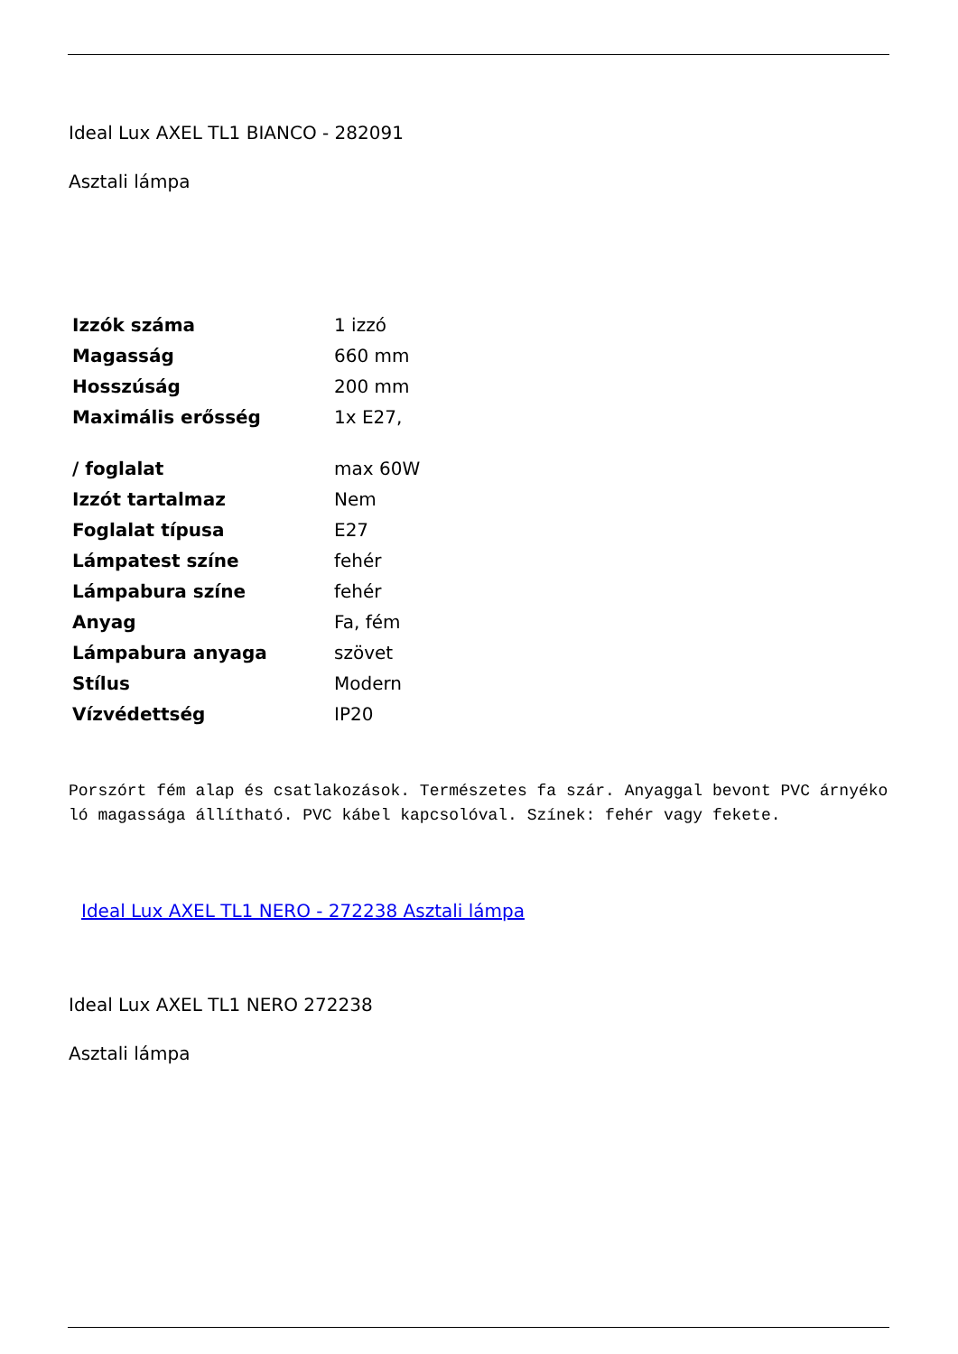Ideal Lux AXEL TL1 BIANCO - 282091
Asztali lámpa
| Izzók száma | 1 izzó |
| Magasság | 660 mm |
| Hosszúság | 200 mm |
| Maximális erősség | 1x E27, |
| / foglalat | max 60W |
| Izzót tartalmaz | Nem |
| Foglalat típusa | E27 |
| Lámpatest színe | fehér |
| Lámpabura színe | fehér |
| Anyag | Fa, fém |
| Lámpabura anyaga | szövet |
| Stílus | Modern |
| Vízvédettség | IP20 |
Porszórt fém alap és csatlakozások. Természetes fa szár. Anyaggal bevont PVC árnyékoló magassága állítható. PVC kábel kapcsolóval. Színek: fehér vagy fekete.
Ideal Lux AXEL TL1 NERO - 272238 Asztali lámpa
Ideal Lux AXEL TL1 NERO 272238
Asztali lámpa